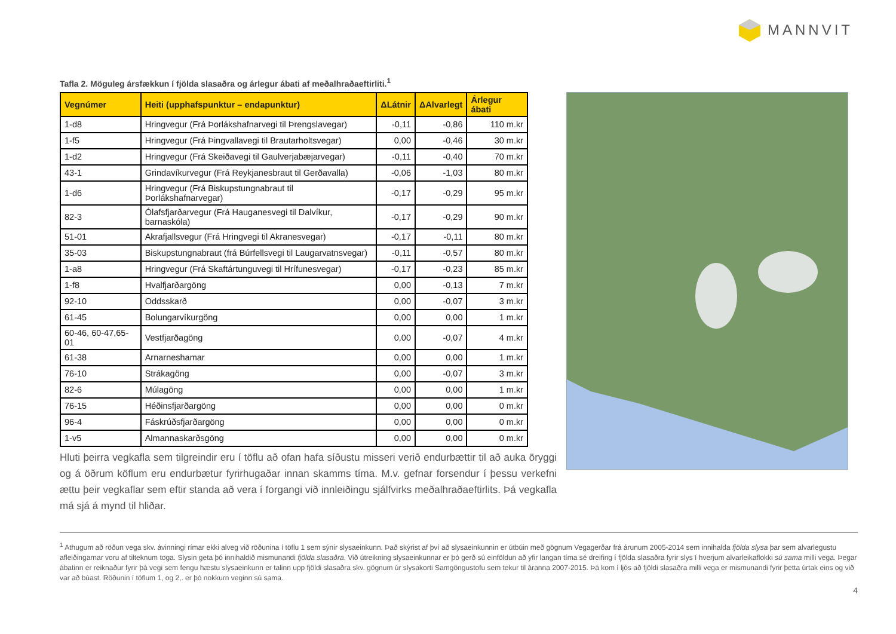MANNVIT
Tafla 2. Möguleg ársfækkun í fjölda slasaðra og árlegur ábati af meðalhraðaeftirliti.<sup>1</sup>
| Vegnúmer | Heiti (upphafspunktur – endapunktur) | ΔLátnir | ΔAlvarlegt | Árlegur ábati |
| --- | --- | --- | --- | --- |
| 1-d8 | Hringvegur (Frá Þorlákshafnarvegi til Þrengslavegar) | -0,11 | -0,86 | 110 m.kr |
| 1-f5 | Hringvegur (Frá Þingvallavegi til Brautarholtsvegar) | 0,00 | -0,46 | 30 m.kr |
| 1-d2 | Hringvegur (Frá Skeiðavegi til Gaulverjabæjarvegar) | -0,11 | -0,40 | 70 m.kr |
| 43-1 | Grindavíkurvegur (Frá Reykjanesbraut til Gerðavalla) | -0,06 | -1,03 | 80 m.kr |
| 1-d6 | Hringvegur (Frá Biskupstungnabraut til Þorlákshafnarvegar) | -0,17 | -0,29 | 95 m.kr |
| 82-3 | Ólafsfjarðarvegur (Frá Hauganesvegi til Dalvíkur, barnaskóla) | -0,17 | -0,29 | 90 m.kr |
| 51-01 | Akrafjallsvegur (Frá Hringvegi til Akranesvegar) | -0,17 | -0,11 | 80 m.kr |
| 35-03 | Biskupstungnabraut (frá Búrfellsvegi til Laugarvatnsvegar) | -0,11 | -0,57 | 80 m.kr |
| 1-a8 | Hringvegur (Frá Skaftártunguvegi til Hrífunesvegar) | -0,17 | -0,23 | 85 m.kr |
| 1-f8 | Hvalfjarðargöng | 0,00 | -0,13 | 7 m.kr |
| 92-10 | Oddsskarð | 0,00 | -0,07 | 3 m.kr |
| 61-45 | Bolungarvíkurgöng | 0,00 | 0,00 | 1 m.kr |
| 60-46, 60-47,65-01 | Vestfjarðagöng | 0,00 | -0,07 | 4 m.kr |
| 61-38 | Arnarneshamar | 0,00 | 0,00 | 1 m.kr |
| 76-10 | Strákagöng | 0,00 | -0,07 | 3 m.kr |
| 82-6 | Múlagöng | 0,00 | 0,00 | 1 m.kr |
| 76-15 | Héðinsfjarðargöng | 0,00 | 0,00 | 0 m.kr |
| 96-4 | Fáskrúðsfjarðargöng | 0,00 | 0,00 | 0 m.kr |
| 1-v5 | Almannaskarðsgöng | 0,00 | 0,00 | 0 m.kr |
Hluti þeirra vegkafla sem tilgreindir eru í töflu að ofan hafa síðustu misseri verið endurbættir til að auka öryggi og á öðrum köflum eru endurbætur fyrirhugaðar innan skamms tíma. M.v. gefnar forsendur í þessu verkefni ættu þeir vegkaflar sem eftir standa að vera í forgangi við innleiðingu sjálfvirks meðalhraðaeftirlits. Þá vegkafla má sjá á mynd til hliðar.
<sup>1</sup> Athugum að röðun vega skv. ávinningi rímar ekki alveg við röðunina í töflu 1 sem sýnir slysaeinkunn. Það skýrist af því að slysaeinkunnin er útbúin með gögnum Vegagerðar frá árunum 2005-2014 sem innihalda fjölda slysa þar sem alvarlegustu afleiðingarnar voru af tilteknum toga. Slysin geta þó innihaldið mismunandi fjölda slasaðra. Við útreikning slysaeinkunnar er þó gerð sú einföldun að yfir langan tíma sé dreifing í fjölda slasaðra fyrir slys í hverjum alvarleikaflokki sú sama milli vega. Þegar ábatinn er reiknaður fyrir þá vegi sem fengu hæstu slysaeinkunn er talinn upp fjöldi slasaðra skv. gögnum úr slysakorti Samgöngustofu sem tekur til áranna 2007-2015. Þá kom í ljós að fjöldi slasaðra milli vega er mismunandi fyrir þetta úrtak eins og við var að búast. Röðunin í töflum 1, og 2,. er þó nokkurn veginn sú sama.
4